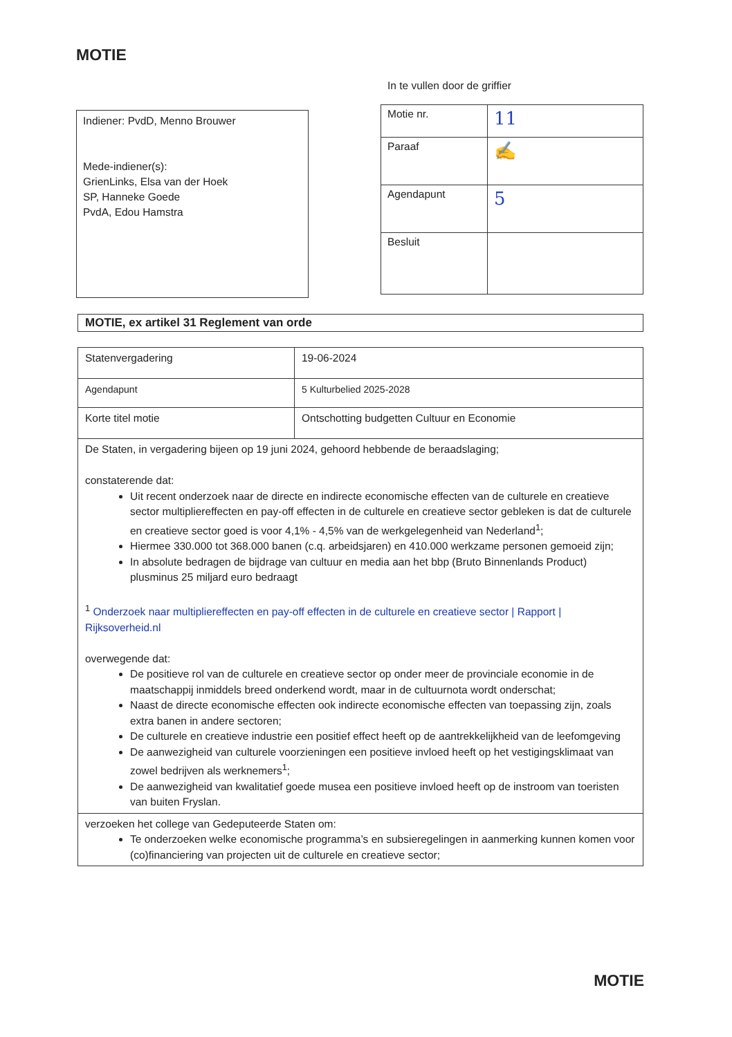MOTIE
Indiener: PvdD, Menno Brouwer
Mede-indiener(s):
GrienLinks, Elsa van der Hoek
SP, Hanneke Goede
PvdA, Edou Hamstra
In te vullen door de griffier
| Motie nr. | 11 |
| Paraaf | ✍ |
| Agendapunt | 5 |
| Besluit | |
MOTIE, ex artikel 31 Reglement van orde
| Statenvergadering | 19-06-2024 |
| Agendapunt | 5 Kulturbelied 2025-2028 |
| Korte titel motie | Ontschotting budgetten Cultuur en Economie |
| De Staten, in vergadering bijeen op 19 juni 2024, gehoord hebbende de beraadslaging; constaterende dat: Uit recent onderzoek naar de directe en indirecte economische effecten van de culturele en creatieve sector multipliereffecten en pay-off effecten in de culturele en creatieve sector gebleken is dat de culturele en creatieve sector goed is voor 4,1% - 4,5% van de werkgelegenheid van Nederland<sup>1</sup>; Hiermee 330.000 tot 368.000 banen (c.q. arbeidsjaren) en 410.000 werkzame personen gemoeid zijn; In absolute bedragen de bijdrage van cultuur en media aan het bbp (Bruto Binnenlands Product) plusminus 25 miljard euro bedraagt <sup>1</sup> Onderzoek naar multipliereffecten en pay-off effecten in de culturele en creatieve sector / Rapport / Rijksoverheid.nl overwegende dat: De positieve rol van de culturele en creatieve sector op onder meer de provinciale economie in de maatschappij inmiddels breed onderkend wordt, maar in de cultuurnota wordt onderschat; Naast de directe economische effecten ook indirecte economische effecten van toepassing zijn, zoals extra banen in andere sectoren; De culturele en creatieve industrie een positief effect heeft op de aantrekkelijkheid van de leefomgeving De aanwezigheid van culturele voorzieningen een positieve invloed heeft op het vestigingsklimaat van zowel bedrijven als werknemers<sup>1</sup>; De aanwezigheid van kwalitatief goede musea een positieve invloed heeft op de instroom van toeristen van buiten Fryslan. | |
| verzoeken het college van Gedeputeerde Staten om: Te onderzoeken welke economische programma’s en subsieregelingen in aanmerking kunnen komen voor (co)financiering van projecten uit de culturele en creatieve sector; | |
MOTIE